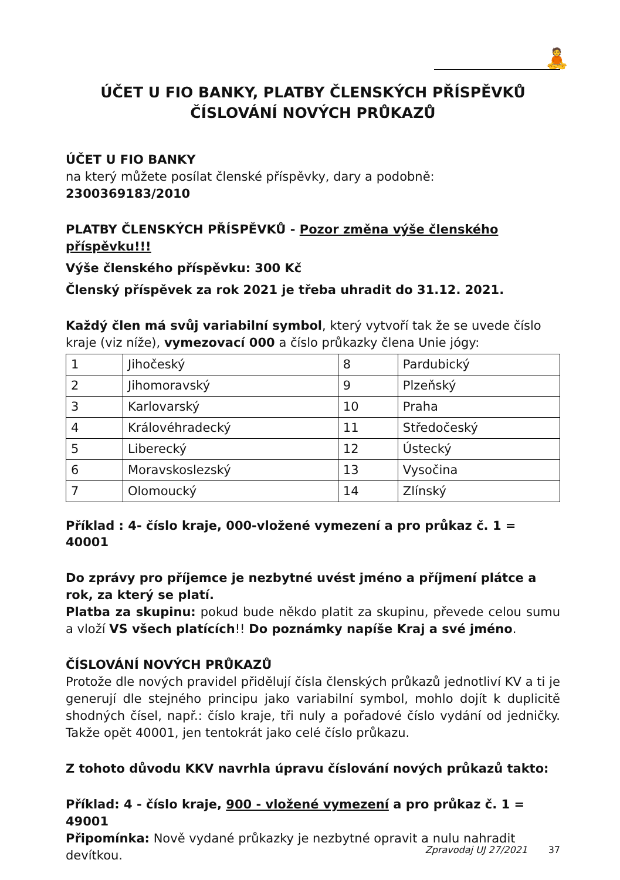🧘
ÚČET U FIO BANKY, PLATBY ČLENSKÝCH PŘÍSPĚVKŮ
ČÍSLOVÁNÍ NOVÝCH PRŮKAZŮ
ÚČET U FIO BANKY
na který můžete posílat členské příspěvky, dary a podobně: 2300369183/2010
PLATBY ČLENSKÝCH PŘÍSPĚVKŮ - Pozor změna výše členského příspěvku!!!
Výše členského příspěvku: 300 Kč
Členský příspěvek za rok 2021 je třeba uhradit do 31.12. 2021.
Každý člen má svůj variabilní symbol, který vytvoří tak že se uvede číslo kraje (viz níže), vymezovací 000 a číslo průkazky člena Unie jógy:
| 1 | Jihočeský | 8 | Pardubický |
| 2 | Jihomoravský | 9 | Plzeňský |
| 3 | Karlovarský | 10 | Praha |
| 4 | Královéhradecký | 11 | Středočeský |
| 5 | Liberecký | 12 | Ústecký |
| 6 | Moravskoslezský | 13 | Vysočina |
| 7 | Olomoucký | 14 | Zlínský |
Příklad : 4- číslo kraje, 000-vložené vymezení a pro průkaz č. 1 = 40001
Do zprávy pro příjemce je nezbytné uvést jméno a příjmení plátce a rok, za který se platí.
Platba za skupinu: pokud bude někdo platit za skupinu, převede celou sumu a vloží VS všech platících!! Do poznámky napíše Kraj a své jméno.
ČÍSLOVÁNÍ NOVÝCH PRŮKAZŮ
Protože dle nových pravidel přidělují čísla členských průkazů jednotliví KV a ti je generují dle stejného principu jako variabilní symbol, mohlo dojít k duplicitě shodných čísel, např.: číslo kraje, tři nuly a pořadové číslo vydání od jedničky. Takže opět 40001, jen tentokrát jako celé číslo průkazu.
Z tohoto důvodu KKV navrhla úpravu číslování nových průkazů takto:
Příklad: 4 - číslo kraje, 900 - vložené vymezení a pro průkaz č. 1 = 49001
Připomínka: Nově vydané průkazky je nezbytné opravit a nulu nahradit devítkou.
Zpravodaj UJ 27/2021 37